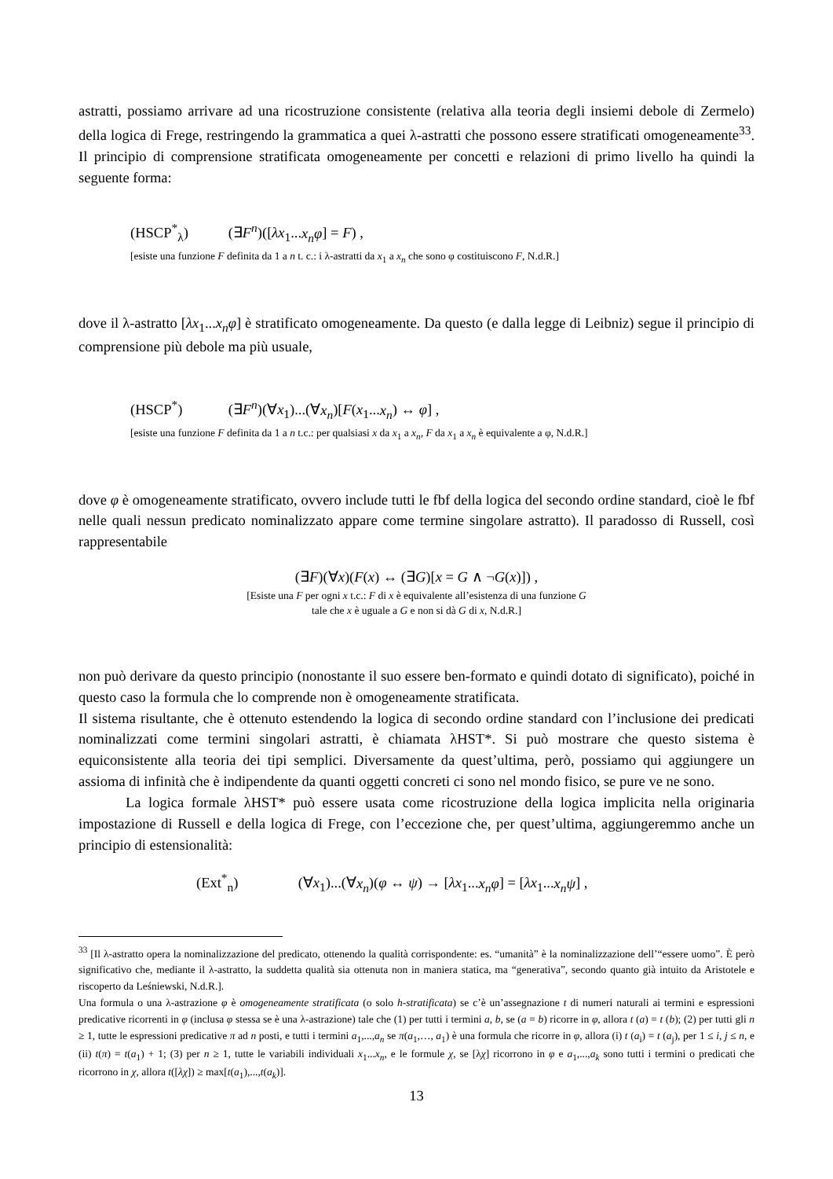astratti, possiamo arrivare ad una ricostruzione consistente (relativa alla teoria degli insiemi debole di Zermelo) della logica di Frege, restringendo la grammatica a quei λ-astratti che possono essere stratificati omogeneamente<sup>33</sup>. Il principio di comprensione stratificata omogeneamente per concetti e relazioni di primo livello ha quindi la seguente forma:
(HSCP<sup>*</sup><sub>λ</sub>) (∃F<sup>n</sup>)([λx<sub>1</sub>...x<sub>n</sub>φ] = F) ,
[esiste una funzione F definita da 1 a n t. c.: i λ-astratti da x<sub>1</sub> a x<sub>n</sub> che sono φ costituiscono F, N.d.R.]
dove il λ-astratto [λx<sub>1</sub>...x<sub>n</sub>φ] è stratificato omogeneamente. Da questo (e dalla legge di Leibniz) segue il principio di comprensione più debole ma più usuale,
(HSCP<sup>*</sup>) (∃F<sup>n</sup>)(∀x<sub>1</sub>)...(∀x<sub>n</sub>)[F(x<sub>1</sub>...x<sub>n</sub>) ↔ φ] ,
[esiste una funzione F definita da 1 a n t.c.: per qualsiasi x da x<sub>1</sub> a x<sub>n</sub>, F da x<sub>1</sub> a x<sub>n</sub> è equivalente a φ, N.d.R.]
dove φ è omogeneamente stratificato, ovvero include tutti le fbf della logica del secondo ordine standard, cioè le fbf nelle quali nessun predicato nominalizzato appare come termine singolare astratto). Il paradosso di Russell, così rappresentabile
(∃F)(∀x)(F(x) ↔ (∃G)[x = G ∧ ¬G(x)]) ,
[Esiste una F per ogni x t.c.: F di x è equivalente all’esistenza di una funzione G
tale che x è uguale a G e non si dà G di x, N.d.R.]
non può derivare da questo principio (nonostante il suo essere ben-formato e quindi dotato di significato), poiché in questo caso la formula che lo comprende non è omogeneamente stratificata.
Il sistema risultante, che è ottenuto estendendo la logica di secondo ordine standard con l’inclusione dei predicati nominalizzati come termini singolari astratti, è chiamata λHST*. Si può mostrare che questo sistema è equiconsistente alla teoria dei tipi semplici. Diversamente da quest’ultima, però, possiamo qui aggiungere un assioma di infinità che è indipendente da quanti oggetti concreti ci sono nel mondo fisico, se pure ve ne sono.
La logica formale λHST* può essere usata come ricostruzione della logica implicita nella originaria impostazione di Russell e della logica di Frege, con l’eccezione che, per quest’ultima, aggiungeremmo anche un principio di estensionalità:
(Ext<sup>*</sup><sub>n</sub>) (∀x<sub>1</sub>)...(∀x<sub>n</sub>)(φ ↔ ψ) → [λx<sub>1</sub>...x<sub>n</sub>φ] = [λx<sub>1</sub>...x<sub>n</sub>ψ] ,
<sup>33</sup> [Il λ-astratto opera la nominalizzazione del predicato, ottenendo la qualità corrispondente: es. “umanità” è la nominalizzazione dell’“essere uomo”. È però significativo che, mediante il λ-astratto, la suddetta qualità sia ottenuta non in maniera statica, ma “generativa”, secondo quanto già intuito da Aristotele e riscoperto da Leśniewski, N.d.R.].
Una formula o una λ-astrazione φ è omogeneamente stratificata (o solo h-stratificata) se c’è un’assegnazione t di numeri naturali ai termini e espressioni predicative ricorrenti in φ (inclusa φ stessa se è una λ-astrazione) tale che (1) per tutti i termini a, b, se (a = b) ricorre in φ, allora t (a) = t (b); (2) per tutti gli n ≥ 1, tutte le espressioni predicative π ad n posti, e tutti i termini a<sub>1</sub>,...,a<sub>n</sub> se π(a<sub>1</sub>,…, a<sub>1</sub>) è una formula che ricorre in φ, allora (i) t (a<sub>i</sub>) = t (a<sub>j</sub>), per 1 ≤ i, j ≤ n, e (ii) t(π) = t(a<sub>1</sub>) + 1; (3) per n ≥ 1, tutte le variabili individuali x<sub>1</sub>...x<sub>n</sub>, e le formule χ, se [λχ] ricorrono in φ e a<sub>1</sub>,...,a<sub>k</sub> sono tutti i termini o predicati che ricorrono in χ, allora t([λχ]) ≥ max[t(a<sub>1</sub>),...,t(a<sub>k</sub>)].
13